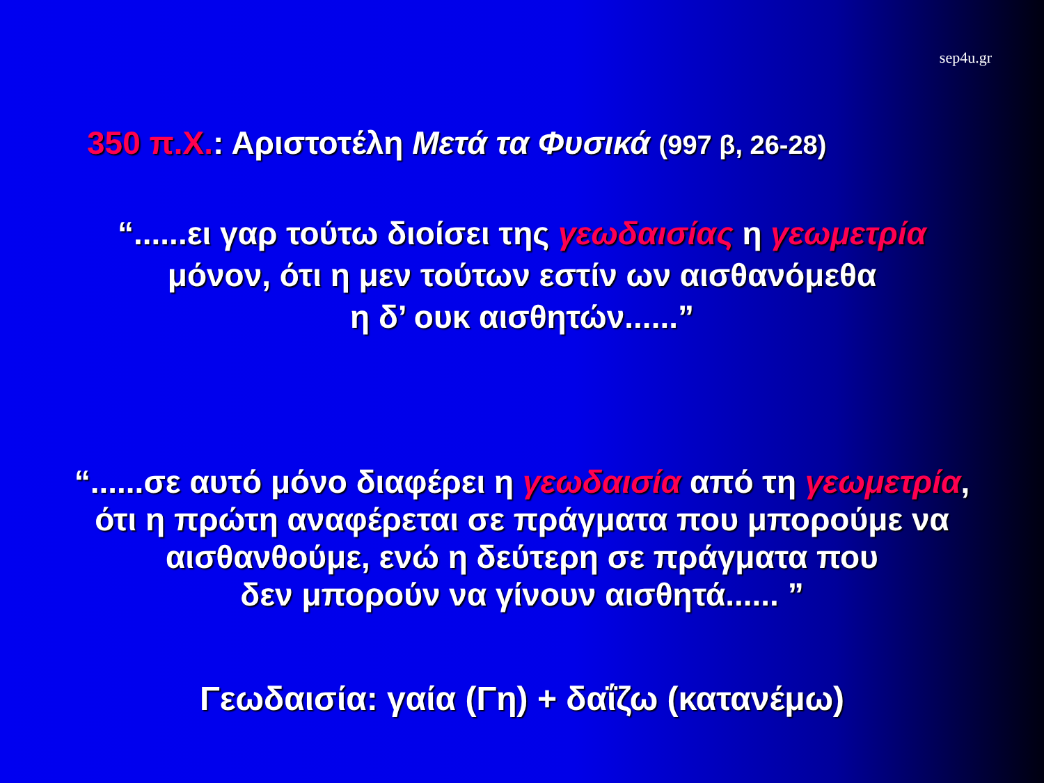sep4u.gr
350 π.Χ.: Αριστοτέλη Μετά τα Φυσικά (997 β, 26-28)
“......ει γαρ τούτω διοίσει της γεωδαισίας η γεωμετρία
μόνον, ότι η μεν τούτων εστίν ων αισθανόμεθα
η δ’ ουκ αισθητών......”
“......σε αυτό μόνο διαφέρει η γεωδαισία από τη γεωμετρία,
ότι η πρώτη αναφέρεται σε πράγματα που μπορούμε να
αισθανθούμε, ενώ η δεύτερη σε πράγματα που
δεν μπορούν να γίνουν αισθητά...... ”
Γεωδαισία: γαία (Γη) + δαΐζω (κατανέμω)